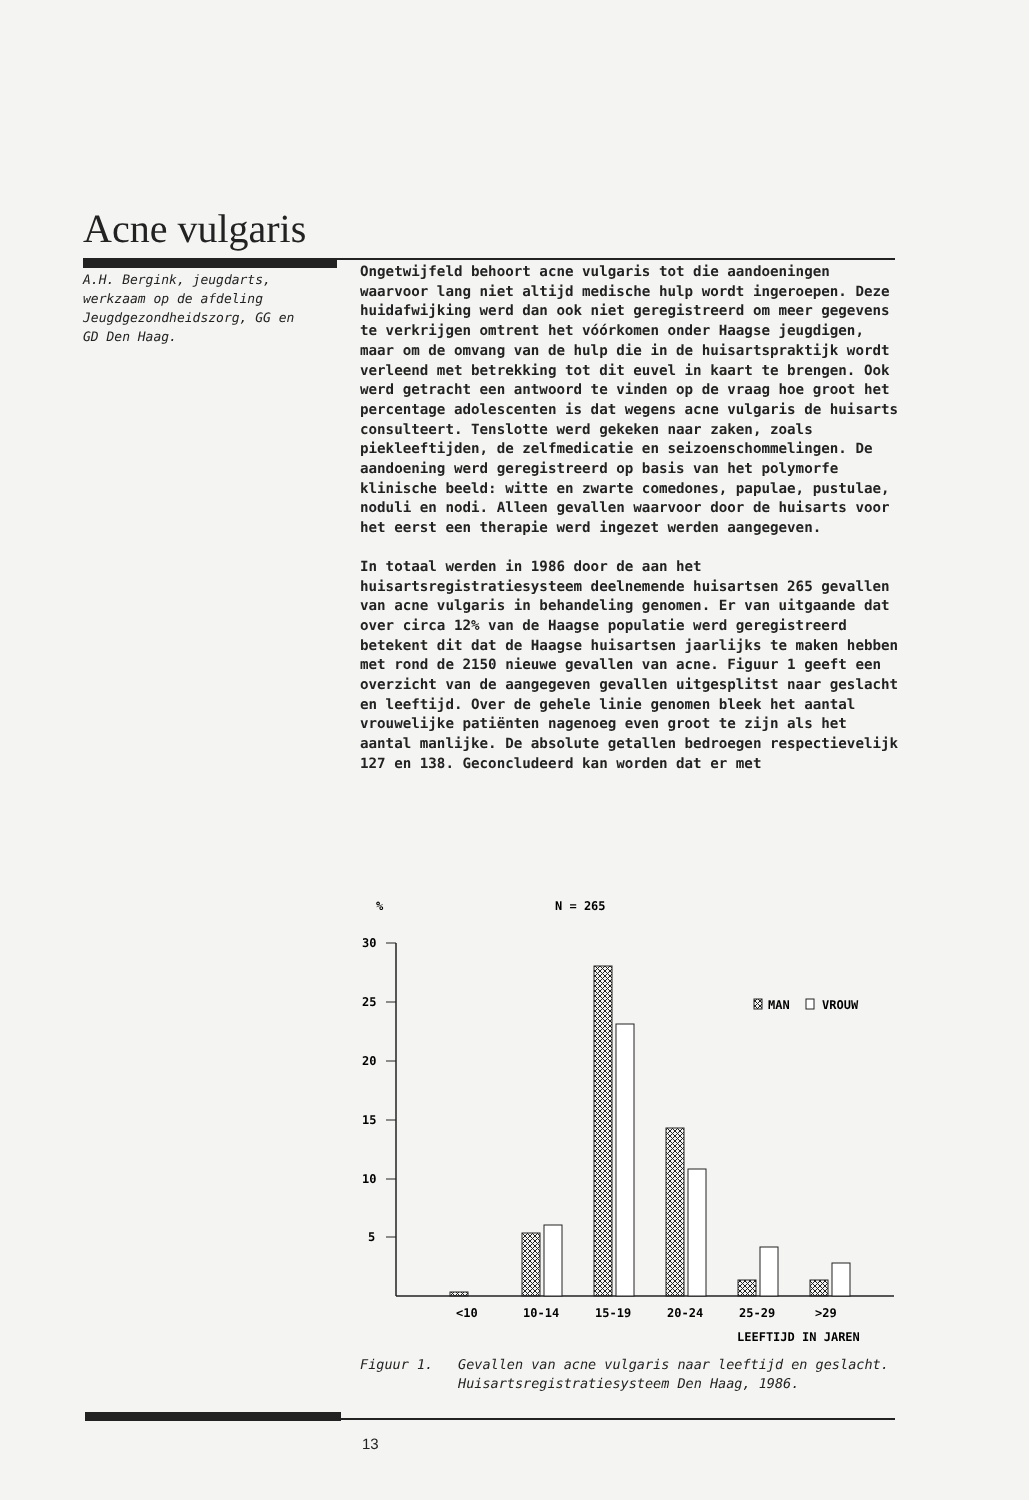Acne vulgaris
A.H. Bergink, jeugdarts, werkzaam op de afdeling Jeugdgezondheidszorg, GG en GD Den Haag.
Ongetwijfeld behoort acne vulgaris tot die aandoeningen waarvoor lang niet altijd medische hulp wordt ingeroepen. Deze huidafwijking werd dan ook niet geregistreerd om meer gegevens te verkrijgen omtrent het vóórkomen onder Haagse jeugdigen, maar om de omvang van de hulp die in de huisartspraktijk wordt verleend met betrekking tot dit euvel in kaart te brengen. Ook werd getracht een antwoord te vinden op de vraag hoe groot het percentage adolescenten is dat wegens acne vulgaris de huisarts consulteert. Tenslotte werd gekeken naar zaken, zoals piekleeftijden, de zelfmedicatie en seizoenschommelingen. De aandoening werd geregistreerd op basis van het polymorfe klinische beeld: witte en zwarte comedones, papulae, pustulae, noduli en nodi. Alleen gevallen waarvoor door de huisarts voor het eerst een therapie werd ingezet werden aangegeven.
In totaal werden in 1986 door de aan het huisartsregistratiesysteem deelnemende huisartsen 265 gevallen van acne vulgaris in behandeling genomen. Er van uitgaande dat over circa 12% van de Haagse populatie werd geregistreerd betekent dit dat de Haagse huisartsen jaarlijks te maken hebben met rond de 2150 nieuwe gevallen van acne. Figuur 1 geeft een overzicht van de aangegeven gevallen uitgesplitst naar geslacht en leeftijd. Over de gehele linie genomen bleek het aantal vrouwelijke patiënten nagenoeg even groot te zijn als het aantal manlijke. De absolute getallen bedroegen respectievelijk 127 en 138. Geconcludeerd kan worden dat er met
%
N = 265
30
25
20
15
10
5
MAN
VROUW
<10
10-14
15-19
20-24
25-29
>29
LEEFTIJD IN JAREN
Figuur 1. Gevallen van acne vulgaris naar leeftijd en geslacht. Huisartsregistratiesysteem Den Haag, 1986.
13